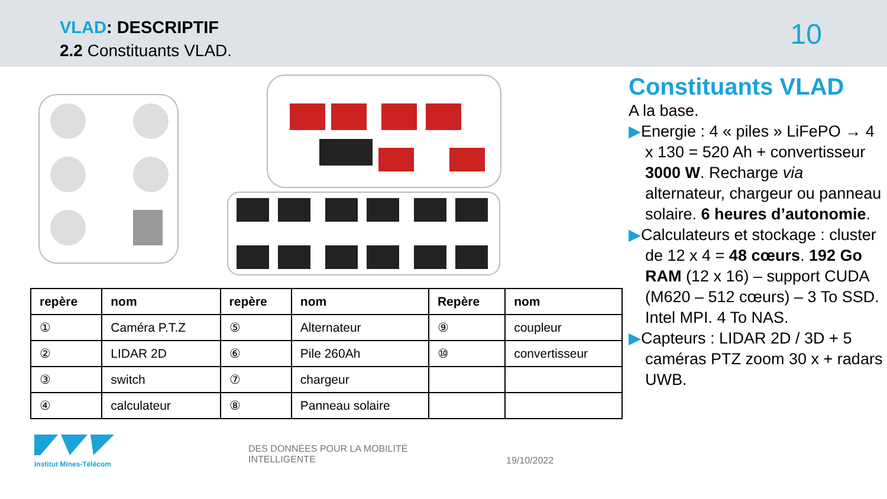VLAD: DESCRIPTIF
2.2 Constituants VLAD. 10
| repère | nom | repère | nom | Repère | nom |
| --- | --- | --- | --- | --- | --- |
| ① | Caméra P.T.Z | ⑤ | Alternateur | ⑨ | coupleur |
| ② | LIDAR 2D | ⑥ | Pile 260Ah | ⑩ | convertisseur |
| ③ | switch | ⑦ | chargeur | | |
| ④ | calculateur | ⑧ | Panneau solaire | | |
Constituants VLAD
A la base.
▶Energie : 4 « piles » LiFePO → 4 x 130 = 520 Ah + convertisseur 3000 W. Recharge via alternateur, chargeur ou panneau solaire. 6 heures d’autonomie.
▶Calculateurs et stockage : cluster de 12 x 4 = 48 cœurs. 192 Go RAM (12 x 16) – support CUDA (M620 – 512 cœurs) – 3 To SSD. Intel MPI. 4 To NAS.
▶Capteurs : LIDAR 2D / 3D + 5 caméras PTZ zoom 30 x + radars UWB.
Institut Mines-Télécom
DES DONNÉES POUR LA MOBILITÉ INTELLIGENTE
19/10/2022